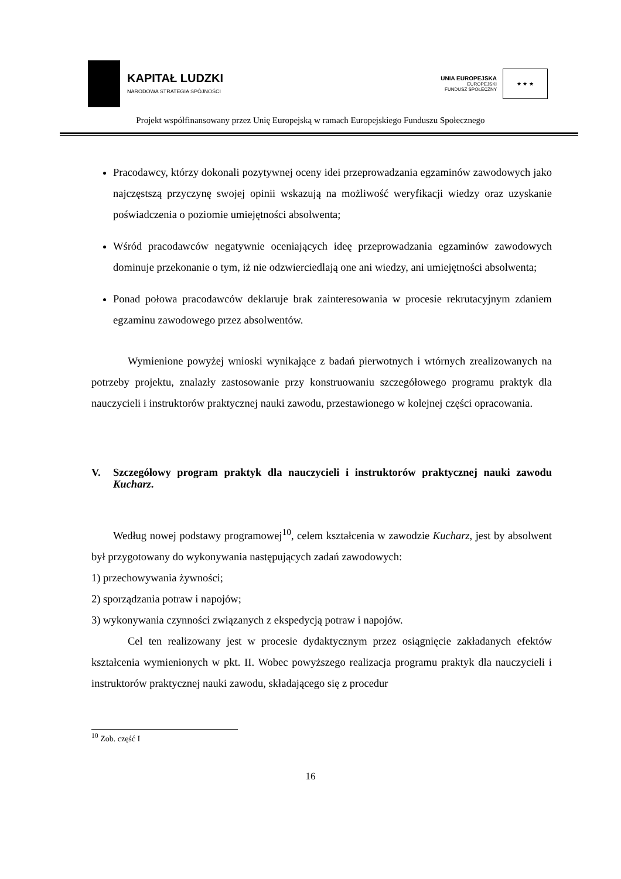KAPITAŁ LUDZKI
NARODOWA STRATEGIA SPÓJNOŚCI
UNIA EUROPEJSKA
EUROPEJSKI
FUNDUSZ SPOŁECZNY
★ ★ ★
Projekt współfinansowany przez Unię Europejską w ramach Europejskiego Funduszu Społecznego
Pracodawcy, którzy dokonali pozytywnej oceny idei przeprowadzania egzaminów zawodowych jako najczęstszą przyczynę swojej opinii wskazują na możliwość weryfikacji wiedzy oraz uzyskanie poświadczenia o poziomie umiejętności absolwenta;
Wśród pracodawców negatywnie oceniających ideę przeprowadzania egzaminów zawodowych dominuje przekonanie o tym, iż nie odzwierciedlają one ani wiedzy, ani umiejętności absolwenta;
Ponad połowa pracodawców deklaruje brak zainteresowania w procesie rekrutacyjnym zdaniem egzaminu zawodowego przez absolwentów.
Wymienione powyżej wnioski wynikające z badań pierwotnych i wtórnych zrealizowanych na potrzeby projektu, znalazły zastosowanie przy konstruowaniu szczegółowego programu praktyk dla nauczycieli i instruktorów praktycznej nauki zawodu, przestawionego w kolejnej części opracowania.
V. Szczegółowy program praktyk dla nauczycieli i instruktorów praktycznej nauki zawodu Kucharz.
Według nowej podstawy programowej<sup>10</sup>, celem kształcenia w zawodzie Kucharz, jest by absolwent był przygotowany do wykonywania następujących zadań zawodowych:
1) przechowywania żywności;
2) sporządzania potraw i napojów;
3) wykonywania czynności związanych z ekspedycją potraw i napojów.
Cel ten realizowany jest w procesie dydaktycznym przez osiągnięcie zakładanych efektów kształcenia wymienionych w pkt. II. Wobec powyższego realizacja programu praktyk dla nauczycieli i instruktorów praktycznej nauki zawodu, składającego się z procedur
<sup>10</sup> Zob. część I
16